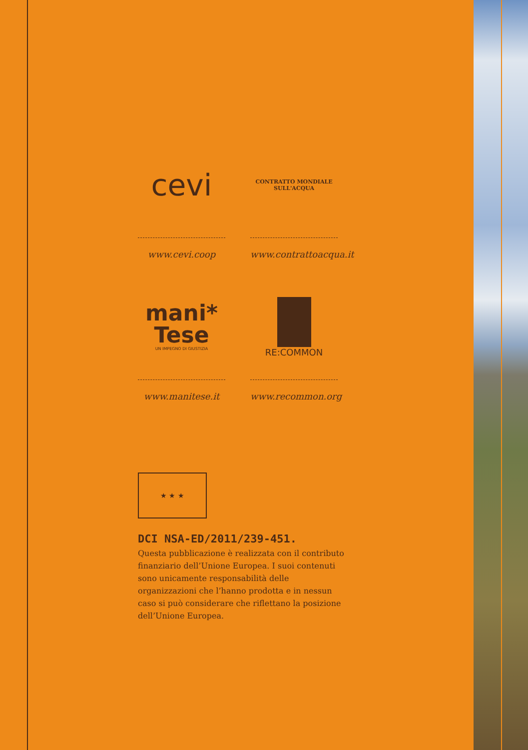cevi
www.cevi.coop
CONTRATTO MONDIALE SULL'ACQUA
www.contrattoacqua.it
mani*
Tese
UN IMPEGNO DI GIUSTIZIA
www.manitese.it
RE:COMMON
www.recommon.org
★ ★ ★
DCI NSA-ED/2011/239-451.
Questa pubblicazione è realizzata con il contributo finanziario dell’Unione Europea. I suoi contenuti sono unicamente responsabilità delle organizzazioni che l’hanno prodotta e in nessun caso si può considerare che riflettano la posizione dell’Unione Europea.